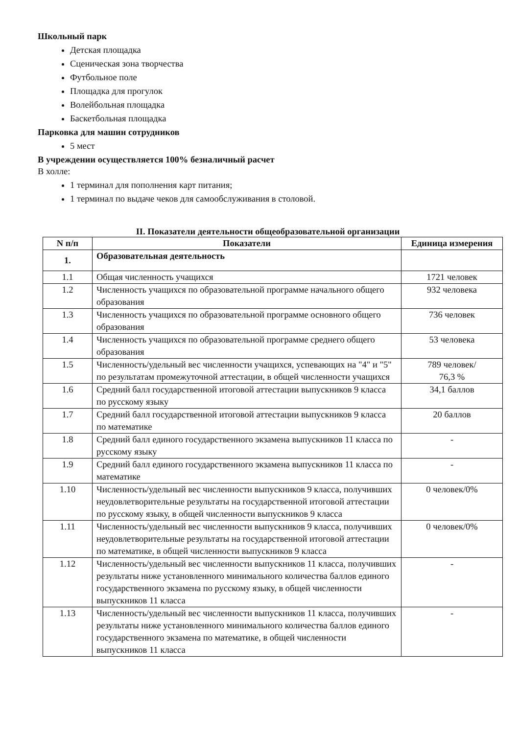Школьный парк
Детская площадка
Сценическая зона творчества
Футбольное поле
Площадка для прогулок
Волейбольная площадка
Баскетбольная площадка
Парковка для машин сотрудников
5 мест
В учреждении осуществляется 100% безналичный расчет
В холле:
1 терминал для пополнения карт питания;
1 терминал по выдаче чеков для самообслуживания в столовой.
II. Показатели деятельности общеобразовательной организации
| N п/п | Показатели | Единица измерения |
| --- | --- | --- |
| 1. | Образовательная деятельность | |
| 1.1 | Общая численность учащихся | 1721 человек |
| 1.2 | Численность учащихся по образовательной программе начального общего образования | 932 человека |
| 1.3 | Численность учащихся по образовательной программе основного общего образования | 736 человек |
| 1.4 | Численность учащихся по образовательной программе среднего общего образования | 53 человека |
| 1.5 | Численность/удельный вес численности учащихся, успевающих на "4" и "5" по результатам промежуточной аттестации, в общей численности учащихся | 789 человек/ 76,3 % |
| 1.6 | Средний балл государственной итоговой аттестации выпускников 9 класса по русскому языку | 34,1 баллов |
| 1.7 | Средний балл государственной итоговой аттестации выпускников 9 класса по математике | 20 баллов |
| 1.8 | Средний балл единого государственного экзамена выпускников 11 класса по русскому языку | - |
| 1.9 | Средний балл единого государственного экзамена выпускников 11 класса по математике | - |
| 1.10 | Численность/удельный вес численности выпускников 9 класса, получивших неудовлетворительные результаты на государственной итоговой аттестации по русскому языку, в общей численности выпускников 9 класса | 0 человек/0% |
| 1.11 | Численность/удельный вес численности выпускников 9 класса, получивших неудовлетворительные результаты на государственной итоговой аттестации по математике, в общей численности выпускников 9 класса | 0 человек/0% |
| 1.12 | Численность/удельный вес численности выпускников 11 класса, получивших результаты ниже установленного минимального количества баллов единого государственного экзамена по русскому языку, в общей численности выпускников 11 класса | - |
| 1.13 | Численность/удельный вес численности выпускников 11 класса, получивших результаты ниже установленного минимального количества баллов единого государственного экзамена по математике, в общей численности выпускников 11 класса | - |